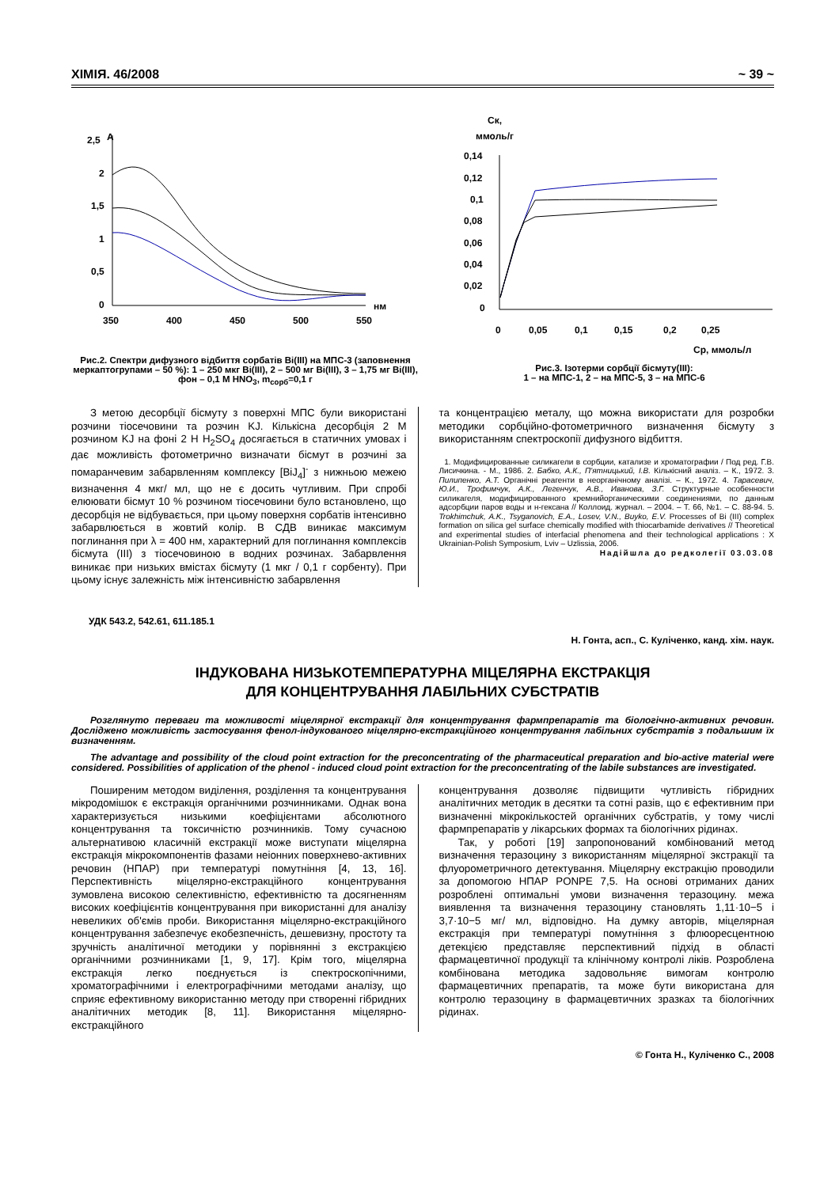ХІМІЯ. 46/2008 ~ 39 ~
2,5
A
2
1,5
1
0,5
0
нм
350
400
450
500
550
Рис.2. Спектри дифузного відбиття сорбатів Bi(III) на МПС-3 (заповнення меркаптогрупами – 50 %): 1 – 250 мкг Bi(III), 2 – 500 мг Bi(III), 3 – 1,75 мг Bi(III), фон – 0,1 М HNO<sub>3</sub>, m<sub>сорб</sub>=0,1 г
Ск,
ммоль/г
0,14
0,12
0,1
0,08
0,06
0,04
0,02
0
0
0,05
0,1
0,15
0,2
0,25
Ср, ммоль/л
Рис.3. Ізотерми сорбції бісмуту(III):
1 – на МПС-1, 2 – на МПС-5, 3 – на МПС-6
З метою десорбції бісмуту з поверхні МПС були використані розчини тіосечовини та розчин KJ. Кількісна десорбція 2 М розчином KJ на фоні 2 Н H<sub>2</sub>SO<sub>4</sub> досягається в статичних умовах і дає можливість фотометрично визначати бісмут в розчині за помаранчевим забарвленням комплексу [BiJ<sub>4</sub>]<sup>-</sup> з нижньою межею визначення 4 мкг/ мл, що не є досить чутливим. При спробі елюювати бісмут 10 % розчином тіосечовини було встановлено, що десорбція не відбувається, при цьому поверхня сорбатів інтенсивно забарвлюється в жовтий колір. В СДВ виникає максимум поглинання при λ = 400 нм, характерний для поглинання комплексів бісмута (III) з тіосечовиною в водних розчинах. Забарвлення виникає при низьких вмістах бісмуту (1 мкг / 0,1 г сорбенту). При цьому існує залежність між інтенсивністю забарвлення
та концентрацією металу, що можна використати для розробки методики сорбційно-фотометричного визначення бісмуту з використанням спектроскопії дифузного відбиття.
1. Модифицированные силикагели в сорбции, катализе и хроматографии / Под ред. Г.В. Лисичкина. - М., 1986. 2. Бабко, А.К., П'ятницький, І.В. Кількісний аналіз. – К., 1972. 3. Пилипенко, А.Т. Органічні реагенти в неорганічному аналізі. – К., 1972. 4. Тарасевич, Ю.И., Трофимчук, А.К., Легенчук, А.В., Иванова, З.Г. Структурные особенности силикагеля, модифицированного кремнийорганическими соединениями, по данным адсорбции паров воды и н-гексана // Коллоид. журнал. – 2004. – Т. 66, №1. – С. 88-94. 5. Trokhimchuk, A.K., Tsyganovich, E.A., Losev, V.N., Buyko, E.V. Processes of Bi (III) complex formation on silica gel surface chemically modified with thiocarbamide derivatives // Theoretical and experimental studies of interfacial phenomena and their technological applications : X Ukrainian-Polish Symposium, Lviv – Uzlissia, 2006.
Надійшла до редколегії 03.03.08
УДК 543.2, 542.61, 611.185.1
Н. Гонта, асп., С. Куліченко, канд. хім. наук.
ІНДУКОВАНА НИЗЬКОТЕМПЕРАТУРНА МІЦЕЛЯРНА ЕКСТРАКЦІЯ
ДЛЯ КОНЦЕНТРУВАННЯ ЛАБІЛЬНИХ СУБСТРАТІВ
Розглянуто переваги та можливості міцелярної екстракції для концентрування фармпрепаратів та біологічно-активних речовин. Досліджено можливість застосування фенол-індукованого міцелярно-екстракційного концентрування лабільних субстратів з подальшим їх визначенням.
The advantage and possibility of the cloud point extraction for the preconcentrating of the pharmaceutical preparation and bio-active material were considered. Possibilities of application of the phenol - induced cloud point extraction for the preconcentrating of the labile substances are investigated.
Поширеним методом виділення, розділення та концентрування мікродомішок є екстракція органічними розчинниками. Однак вона характеризується низькими коефіцієнтами абсолютного концентрування та токсичністю розчинників. Тому сучасною альтернативою класичній екстракції може виступати міцелярна екстракція мікрокомпонентів фазами неіонних поверхнево-активних речовин (НПАР) при температурі помутніння [4, 13, 16]. Перспективність міцелярно-екстракційного концентрування зумовлена високою селективністю, ефективністю та досягненням високих коефіцієнтів концентрування при використанні для аналізу невеликих об'ємів проби. Використання міцелярно-екстракційного концентрування забезпечує екобезпечність, дешевизну, простоту та зручність аналітичної методики у порівнянні з екстракцією органічними розчинниками [1, 9, 17]. Крім того, міцелярна екстракція легко поєднується із спектроскопічними, хроматографічними і електрографічними методами аналізу, що сприяє ефективному використанню методу при створенні гібридних аналітичних методик [8, 11]. Використання міцелярно-екстракційного
концентрування дозволяє підвищити чутливість гібридних аналітичних методик в десятки та сотні разів, що є ефективним при визначенні мікрокількостей органічних субстратів, у тому числі фармпрепаратів у лікарських формах та біологічних рідинах.
Так, у роботі [19] запропонований комбінований метод визначення теразоцину з використанням міцелярної экстракції та флуорометричного детектування. Міцелярну екстракцію проводили за допомогою НПАР PONPE 7,5. На основі отриманих даних розроблені оптимальні умови визначення теразоцину. межа виявлення та визначення теразоцину становлять 1,11·10−5 і 3,7·10−5 мг/ мл, відповідно. На думку авторів, міцелярная екстракція при температурі помутніння з флюоресцентною детекцією представляє перспективний підхід в області фармацевтичної продукції та клінічному контролі ліків. Розроблена комбінована методика задовольняє вимогам контролю фармацевтичних препаратів, та може бути використана для контролю теразоцину в фармацевтичних зразках та біологічних рідинах.
© Гонта Н., Куліченко С., 2008